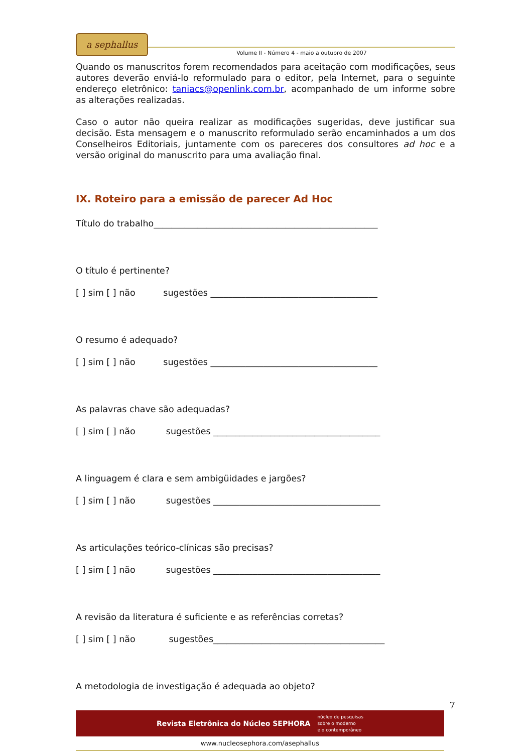a sephallus
Volume II - Número 4 - maio a outubro de 2007
Quando os manuscritos forem recomendados para aceitação com modificações, seus autores deverão enviá-lo reformulado para o editor, pela Internet, para o seguinte endereço eletrônico: taniacs@openlink.com.br, acompanhado de um informe sobre as alterações realizadas.
Caso o autor não queira realizar as modificações sugeridas, deve justificar sua decisão. Esta mensagem e o manuscrito reformulado serão encaminhados a um dos Conselheiros Editoriais, juntamente com os pareceres dos consultores ad hoc e a versão original do manuscrito para uma avaliação final.
IX. Roteiro para a emissão de parecer Ad Hoc
Título do trabalho___________________________________________________
O título é pertinente?
[ ] sim [ ] não sugestões ______________________________________
O resumo é adequado?
[ ] sim [ ] não sugestões ______________________________________
As palavras chave são adequadas?
[ ] sim [ ] não sugestões ______________________________________
A linguagem é clara e sem ambigüidades e jargões?
[ ] sim [ ] não sugestões ______________________________________
As articulações teórico-clínicas são precisas?
[ ] sim [ ] não sugestões ______________________________________
A revisão da literatura é suficiente e as referências corretas?
[ ] sim [ ] não sugestões_______________________________________
A metodologia de investigação é adequada ao objeto?
7
Revista Eletrônica do Núcleo SEPHORA núcleo de pesquisas
sobre o moderno
e o contemporâneo
www.nucleosephora.com/asephallus